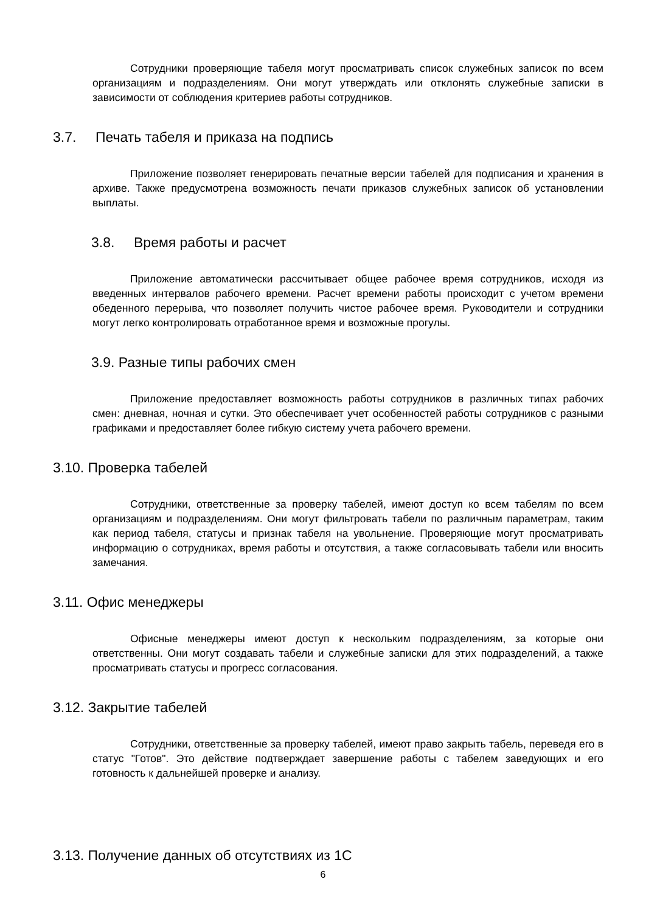Сотрудники проверяющие табеля могут просматривать список служебных записок по всем организациям и подразделениям. Они могут утверждать или отклонять служебные записки в зависимости от соблюдения критериев работы сотрудников.
3.7. Печать табеля и приказа на подпись
Приложение позволяет генерировать печатные версии табелей для подписания и хранения в архиве. Также предусмотрена возможность печати приказов служебных записок об установлении выплаты.
3.8. Время работы и расчет
Приложение автоматически рассчитывает общее рабочее время сотрудников, исходя из введенных интервалов рабочего времени. Расчет времени работы происходит с учетом времени обеденного перерыва, что позволяет получить чистое рабочее время. Руководители и сотрудники могут легко контролировать отработанное время и возможные прогулы.
3.9. Разные типы рабочих смен
Приложение предоставляет возможность работы сотрудников в различных типах рабочих смен: дневная, ночная и сутки. Это обеспечивает учет особенностей работы сотрудников с разными графиками и предоставляет более гибкую систему учета рабочего времени.
3.10. Проверка табелей
Сотрудники, ответственные за проверку табелей, имеют доступ ко всем табелям по всем организациям и подразделениям. Они могут фильтровать табели по различным параметрам, таким как период табеля, статусы и признак табеля на увольнение. Проверяющие могут просматривать информацию о сотрудниках, время работы и отсутствия, а также согласовывать табели или вносить замечания.
3.11. Офис менеджеры
Офисные менеджеры имеют доступ к нескольким подразделениям, за которые они ответственны. Они могут создавать табели и служебные записки для этих подразделений, а также просматривать статусы и прогресс согласования.
3.12. Закрытие табелей
Сотрудники, ответственные за проверку табелей, имеют право закрыть табель, переведя его в статус "Готов". Это действие подтверждает завершение работы с табелем заведующих и его готовность к дальнейшей проверке и анализу.
3.13. Получение данных об отсутствиях из 1С
6